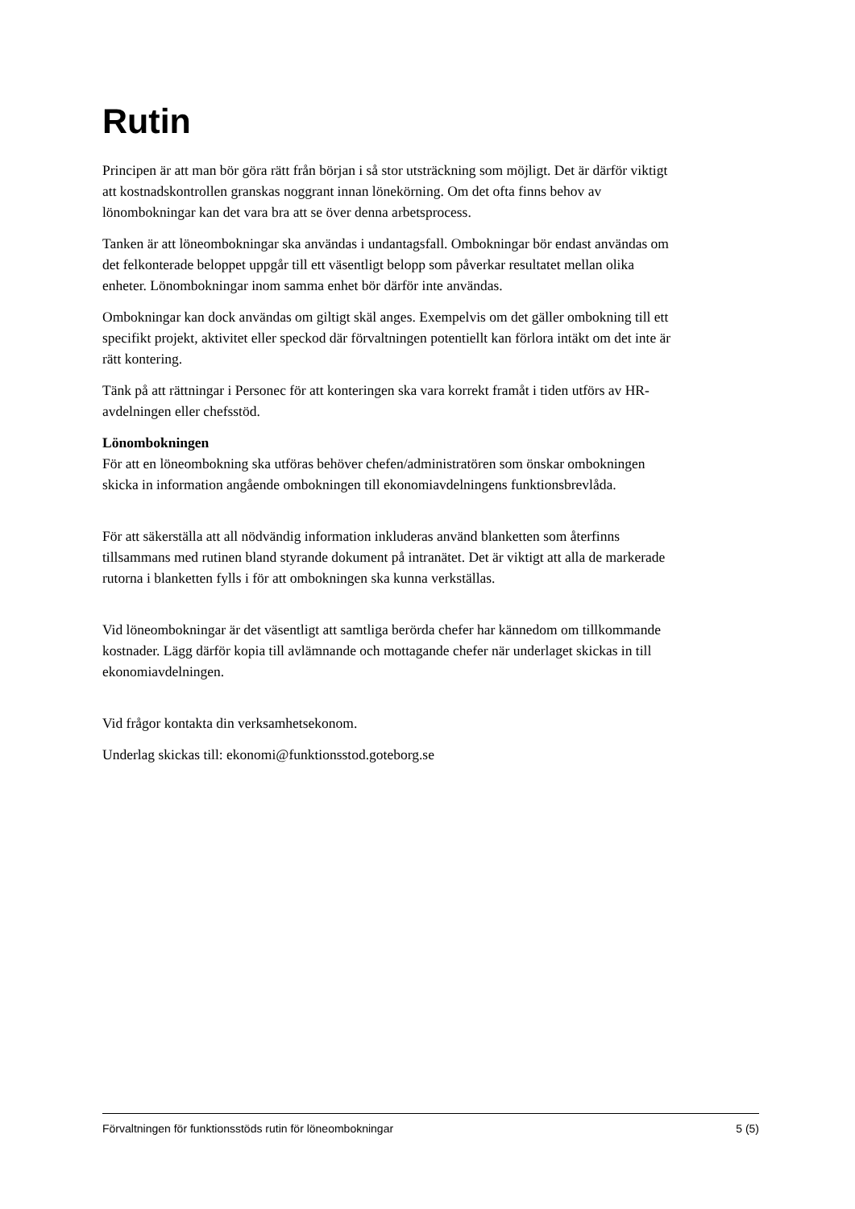Rutin
Principen är att man bör göra rätt från början i så stor utsträckning som möjligt. Det är därför viktigt att kostnadskontrollen granskas noggrant innan lönekörning. Om det ofta finns behov av lönombokningar kan det vara bra att se över denna arbetsprocess.
Tanken är att löneombokningar ska användas i undantagsfall. Ombokningar bör endast användas om det felkonterade beloppet uppgår till ett väsentligt belopp som påverkar resultatet mellan olika enheter. Lönombokningar inom samma enhet bör därför inte användas.
Ombokningar kan dock användas om giltigt skäl anges. Exempelvis om det gäller ombokning till ett specifikt projekt, aktivitet eller speckod där förvaltningen potentiellt kan förlora intäkt om det inte är rätt kontering.
Tänk på att rättningar i Personec för att konteringen ska vara korrekt framåt i tiden utförs av HR-avdelningen eller chefsstöd.
Lönombokningen
För att en löneombokning ska utföras behöver chefen/administratören som önskar ombokningen skicka in information angående ombokningen till ekonomiavdelningens funktionsbrevlåda.
För att säkerställa att all nödvändig information inkluderas använd blanketten som återfinns tillsammans med rutinen bland styrande dokument på intranätet. Det är viktigt att alla de markerade rutorna i blanketten fylls i för att ombokningen ska kunna verkställas.
Vid löneombokningar är det väsentligt att samtliga berörda chefer har kännedom om tillkommande kostnader. Lägg därför kopia till avlämnande och mottagande chefer när underlaget skickas in till ekonomiavdelningen.
Vid frågor kontakta din verksamhetsekonom.
Underlag skickas till: ekonomi@funktionsstod.goteborg.se
Förvaltningen för funktionsstöds rutin för löneombokningar 5 (5)